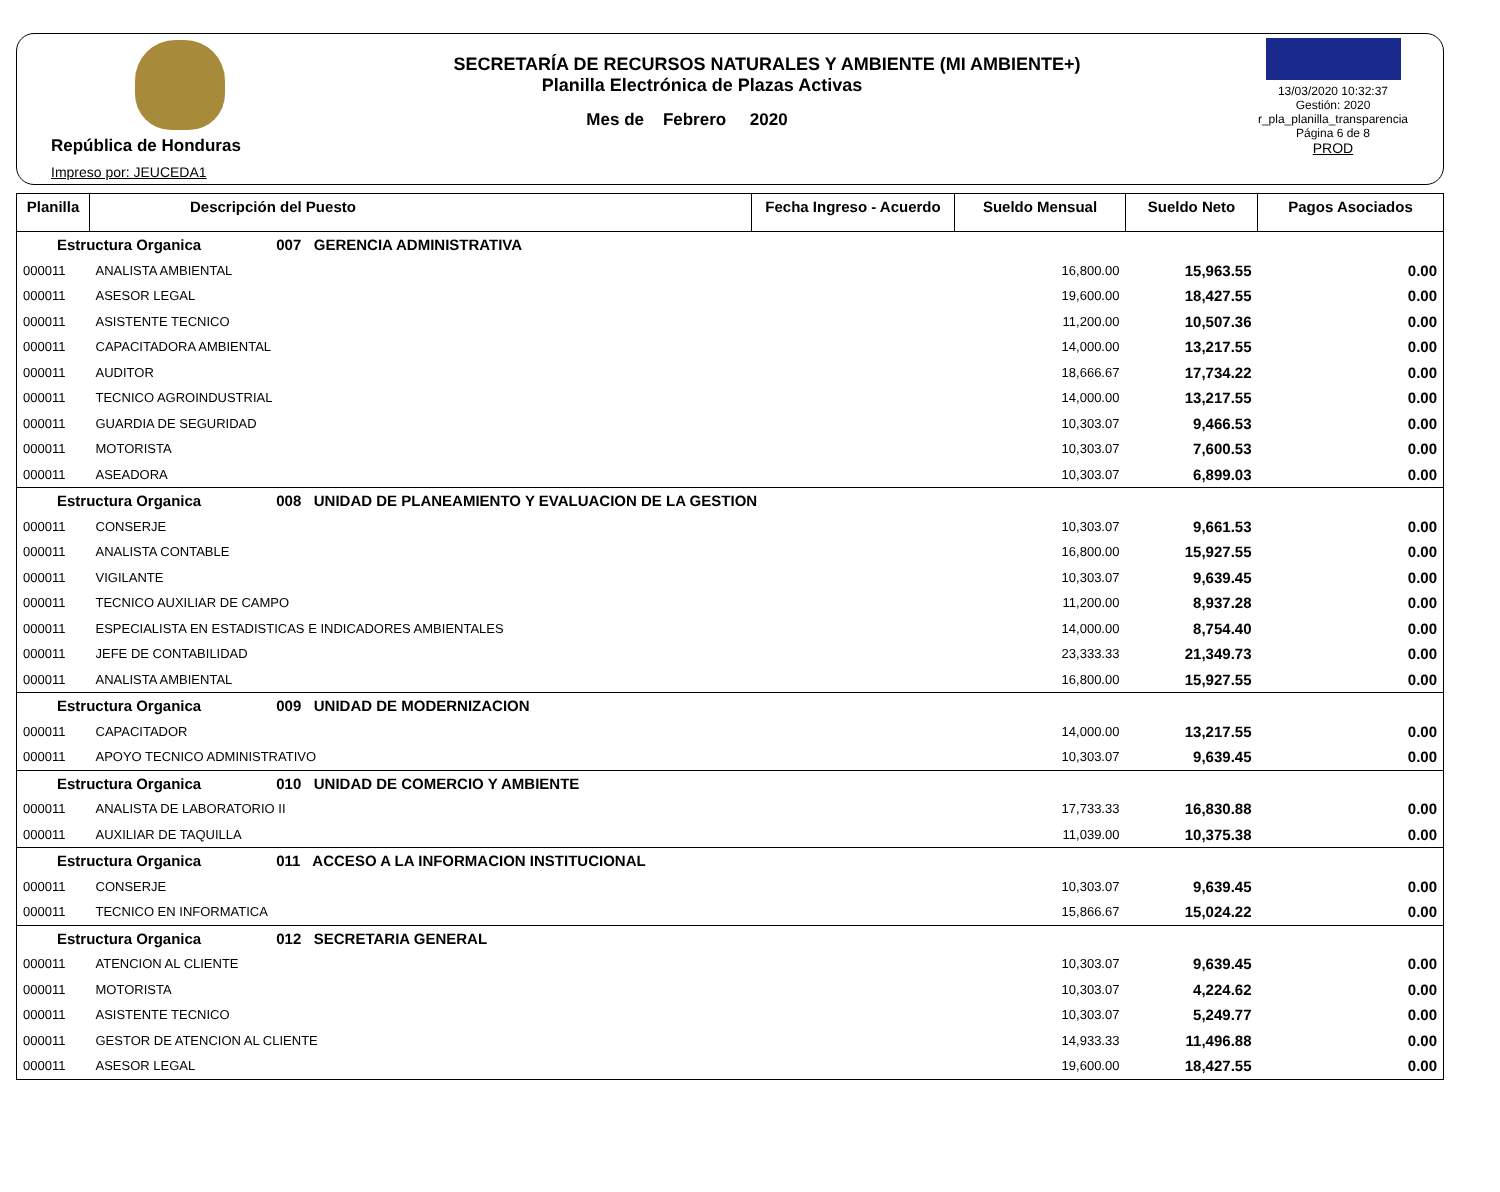República de Honduras
Impreso por: JEUCEDA1
SECRETARÍA DE RECURSOS NATURALES Y AMBIENTE (MI AMBIENTE+)
Planilla Electrónica de Plazas Activas
Mes de Febrero 2020
13/03/2020 10:32:37
Gestión: 2020
r_pla_planilla_transparencia
Página 6 de 8
PROD
| Planilla | Descripción del Puesto | Fecha Ingreso - Acuerdo | Sueldo Mensual | Sueldo Neto | Pagos Asociados |
| --- | --- | --- | --- | --- | --- |
| Estructura Organica 007 GERENCIA ADMINISTRATIVA | | | | | |
| 000011 | ANALISTA AMBIENTAL | | 16,800.00 | 15,963.55 | 0.00 |
| 000011 | ASESOR LEGAL | | 19,600.00 | 18,427.55 | 0.00 |
| 000011 | ASISTENTE TECNICO | | 11,200.00 | 10,507.36 | 0.00 |
| 000011 | CAPACITADORA AMBIENTAL | | 14,000.00 | 13,217.55 | 0.00 |
| 000011 | AUDITOR | | 18,666.67 | 17,734.22 | 0.00 |
| 000011 | TECNICO AGROINDUSTRIAL | | 14,000.00 | 13,217.55 | 0.00 |
| 000011 | GUARDIA DE SEGURIDAD | | 10,303.07 | 9,466.53 | 0.00 |
| 000011 | MOTORISTA | | 10,303.07 | 7,600.53 | 0.00 |
| 000011 | ASEADORA | | 10,303.07 | 6,899.03 | 0.00 |
| Estructura Organica 008 UNIDAD DE PLANEAMIENTO Y EVALUACION DE LA GESTION | | | | | |
| 000011 | CONSERJE | | 10,303.07 | 9,661.53 | 0.00 |
| 000011 | ANALISTA CONTABLE | | 16,800.00 | 15,927.55 | 0.00 |
| 000011 | VIGILANTE | | 10,303.07 | 9,639.45 | 0.00 |
| 000011 | TECNICO AUXILIAR DE CAMPO | | 11,200.00 | 8,937.28 | 0.00 |
| 000011 | ESPECIALISTA EN ESTADISTICAS E INDICADORES AMBIENTALES | | 14,000.00 | 8,754.40 | 0.00 |
| 000011 | JEFE DE CONTABILIDAD | | 23,333.33 | 21,349.73 | 0.00 |
| 000011 | ANALISTA AMBIENTAL | | 16,800.00 | 15,927.55 | 0.00 |
| Estructura Organica 009 UNIDAD DE MODERNIZACION | | | | | |
| 000011 | CAPACITADOR | | 14,000.00 | 13,217.55 | 0.00 |
| 000011 | APOYO TECNICO ADMINISTRATIVO | | 10,303.07 | 9,639.45 | 0.00 |
| Estructura Organica 010 UNIDAD DE COMERCIO Y AMBIENTE | | | | | |
| 000011 | ANALISTA DE LABORATORIO II | | 17,733.33 | 16,830.88 | 0.00 |
| 000011 | AUXILIAR DE TAQUILLA | | 11,039.00 | 10,375.38 | 0.00 |
| Estructura Organica 011 ACCESO A LA INFORMACION INSTITUCIONAL | | | | | |
| 000011 | CONSERJE | | 10,303.07 | 9,639.45 | 0.00 |
| 000011 | TECNICO EN INFORMATICA | | 15,866.67 | 15,024.22 | 0.00 |
| Estructura Organica 012 SECRETARIA GENERAL | | | | | |
| 000011 | ATENCION AL CLIENTE | | 10,303.07 | 9,639.45 | 0.00 |
| 000011 | MOTORISTA | | 10,303.07 | 4,224.62 | 0.00 |
| 000011 | ASISTENTE TECNICO | | 10,303.07 | 5,249.77 | 0.00 |
| 000011 | GESTOR DE ATENCION AL CLIENTE | | 14,933.33 | 11,496.88 | 0.00 |
| 000011 | ASESOR LEGAL | | 19,600.00 | 18,427.55 | 0.00 |